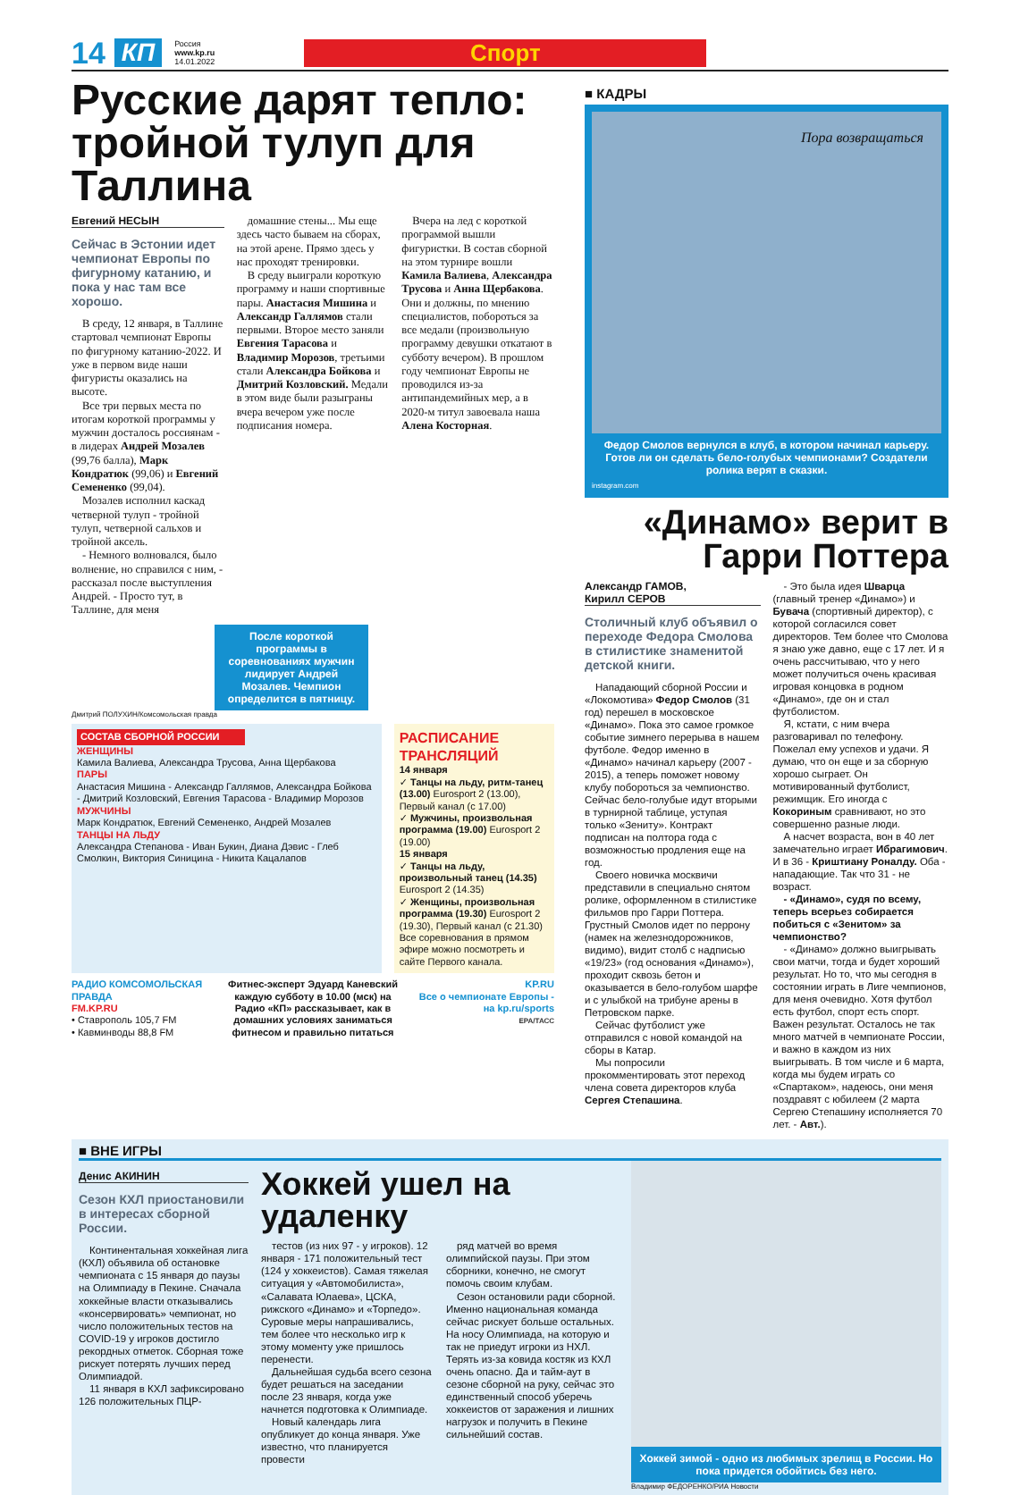14 КП Россия
www.kp.ru
14.01.2022 Спорт
Русские дарят тепло: тройной тулуп для Таллина
Евгений НЕСЫН
Сейчас в Эстонии идет чемпионат Европы по фигурному катанию, и пока у нас там все хорошо.
В среду, 12 января, в Таллине стартовал чемпионат Европы по фигурному катанию-2022. И уже в первом виде наши фигуристы оказались на высоте.
Все три первых места по итогам короткой программы у мужчин досталось россиянам - в лидерах Андрей Мозалев (99,76 балла), Марк Кондратюк (99,06) и Евгений Семененко (99,04).
Мозалев исполнил каскад четверной тулуп - тройной тулуп, четверной сальхов и тройной аксель.
- Немного волновался, было волнение, но справился с ним, - рассказал после выступления Андрей. - Просто тут, в Таллине, для меня
домашние стены... Мы еще здесь часто бываем на сборах, на этой арене. Прямо здесь у нас проходят тренировки.
В среду выиграли короткую программу и наши спортивные пары. Анастасия Мишина и Александр Галлямов стали первыми. Второе место заняли Евгения Тарасова и Владимир Морозов, третьими стали Александра Бойкова и Дмитрий Козловский. Медали в этом виде были разыграны вчера вечером уже после подписания номера.
Вчера на лед с короткой программой вышли фигуристки. В состав сборной на этом турнире вошли Камила Валиева, Александра Трусова и Анна Щербакова. Они и должны, по мнению специалистов, побороться за все медали (произвольную программу девушки откатают в субботу вечером). В прошлом году чемпионат Европы не проводился из-за антипандемийных мер, а в 2020-м титул завоевала наша Алена Косторная.
После короткой программы в соревнованиях мужчин лидирует Андрей Мозалев. Чемпион определится в пятницу.
Дмитрий ПОЛУХИН/Комсомольская правда
СОСТАВ СБОРНОЙ РОССИИ
ЖЕНЩИНЫ
Камила Валиева, Александра Трусова, Анна Щербакова
ПАРЫ
Анастасия Мишина - Александр Галлямов, Александра Бойкова - Дмитрий Козловский, Евгения Тарасова - Владимир Морозов
МУЖЧИНЫ
Марк Кондратюк, Евгений Семененко, Андрей Мозалев
ТАНЦЫ НА ЛЬДУ
Александра Степанова - Иван Букин, Диана Дэвис - Глеб Смолкин, Виктория Синицина - Никита Кацалапов
РАСПИСАНИЕ ТРАНСЛЯЦИЙ
14 января
✓ Танцы на льду, ритм-танец (13.00) Eurosport 2 (13.00), Первый канал (с 17.00)
✓ Мужчины, произвольная программа (19.00) Eurosport 2 (19.00)
15 января
✓ Танцы на льду, произвольный танец (14.35) Eurosport 2 (14.35)
✓ Женщины, произвольная программа (19.30) Eurosport 2 (19.30), Первый канал (с 21.30) Все соревнования в прямом эфире можно посмотреть и сайте Первого канала.
РАДИО КОМСОМОЛЬСКАЯ ПРАВДА
FM.KP.RU
• Ставрополь 105,7 FM
• Кавминводы 88,8 FM
Фитнес-эксперт Эдуард Каневский каждую субботу в 10.00 (мск) на Радио «КП» рассказывает, как в домашних условиях заниматься фитнесом и правильно питаться
KP.RU
Все о чемпионате Европы - на kp.ru/sports
EPA/ТАСС
■ КАДРЫ
Пора возвращаться
Федор Смолов вернулся в клуб, в котором начинал карьеру. Готов ли он сделать бело-голубых чемпионами? Создатели ролика верят в сказки.
instagram.com
«Динамо» верит в Гарри Поттера
Александр ГАМОВ,
Кирилл СЕРОВ
Столичный клуб объявил о переходе Федора Смолова в стилистике знаменитой детской книги.
Нападающий сборной России и «Локомотива» Федор Смолов (31 год) перешел в московское «Динамо». Пока это самое громкое событие зимнего перерыва в нашем футболе. Федор именно в «Динамо» начинал карьеру (2007 - 2015), а теперь поможет новому клубу побороться за чемпионство. Сейчас бело-голубые идут вторыми в турнирной таблице, уступая только «Зениту». Контракт подписан на полтора года с возможностью продления еще на год.
Своего новичка москвичи представили в специально снятом ролике, оформленном в стилистике фильмов про Гарри Поттера. Грустный Смолов идет по перрону (намек на железнодорожников, видимо), видит столб с надписью «19/23» (год основания «Динамо»), проходит сквозь бетон и оказывается в бело-голубом шарфе и с улыбкой на трибуне арены в Петровском парке.
Сейчас футболист уже отправился с новой командой на сборы в Катар.
Мы попросили прокомментировать этот переход члена совета директоров клуба Сергея Степашина.
- Это была идея Шварца (главный тренер «Динамо») и Бувача (спортивный директор), с которой согласился совет директоров. Тем более что Смолова я знаю уже давно, еще с 17 лет. И я очень рассчитываю, что у него может получиться очень красивая игровая концовка в родном «Динамо», где он и стал футболистом.
Я, кстати, с ним вчера разговаривал по телефону. Пожелал ему успехов и удачи. Я думаю, что он еще и за сборную хорошо сыграет. Он мотивированный футболист, режимщик. Его иногда с Кокориным сравнивают, но это совершенно разные люди.
А насчет возраста, вон в 40 лет замечательно играет Ибрагимович. И в 36 - Криштиану Роналду. Оба - нападающие. Так что 31 - не возраст.
- «Динамо», судя по всему, теперь всерьез собирается побиться с «Зенитом» за чемпионство?
- «Динамо» должно выигрывать свои матчи, тогда и будет хороший результат. Но то, что мы сегодня в состоянии играть в Лиге чемпионов, для меня очевидно. Хотя футбол есть футбол, спорт есть спорт. Важен результат. Осталось не так много матчей в чемпионате России, и важно в каждом из них выигрывать. В том числе и 6 марта, когда мы будем играть со «Спартаком», надеюсь, они меня поздравят с юбилеем (2 марта Сергею Степашину исполняется 70 лет. - Авт.).
■ ВНЕ ИГРЫ
Денис АКИНИН
Сезон КХЛ приостановили в интересах сборной России.
Континентальная хоккейная лига (КХЛ) объявила об остановке чемпионата с 15 января до паузы на Олимпиаду в Пекине. Сначала хоккейные власти отказывались «консервировать» чемпионат, но число положительных тестов на COVID-19 у игроков достигло рекордных отметок. Сборная тоже рискует потерять лучших перед Олимпиадой.
11 января в КХЛ зафиксировано 126 положительных ПЦР-
Хоккей ушел на удаленку
тестов (из них 97 - у игроков). 12 января - 171 положительный тест (124 у хоккеистов). Самая тяжелая ситуация у «Автомобилиста», «Салавата Юлаева», ЦСКА, рижского «Динамо» и «Торпедо». Суровые меры напрашивались, тем более что несколько игр к этому моменту уже пришлось перенести.
Дальнейшая судьба всего сезона будет решаться на заседании после 23 января, когда уже начнется подготовка к Олимпиаде.
Новый календарь лига опубликует до конца января. Уже известно, что планируется провести
ряд матчей во время олимпийской паузы. При этом сборники, конечно, не смогут помочь своим клубам.
Сезон остановили ради сборной. Именно национальная команда сейчас рискует больше остальных. На носу Олимпиада, на которую и так не приедут игроки из НХЛ. Терять из-за ковида костяк из КХЛ очень опасно. Да и тайм-аут в сезоне сборной на руку, сейчас это единственный способ уберечь хоккеистов от заражения и лишних нагрузок и получить в Пекине сильнейший состав.
Хоккей зимой - одно из любимых зрелищ в России. Но пока придется обойтись без него.
Владимир ФЕДОРЕНКО/РИА Новости